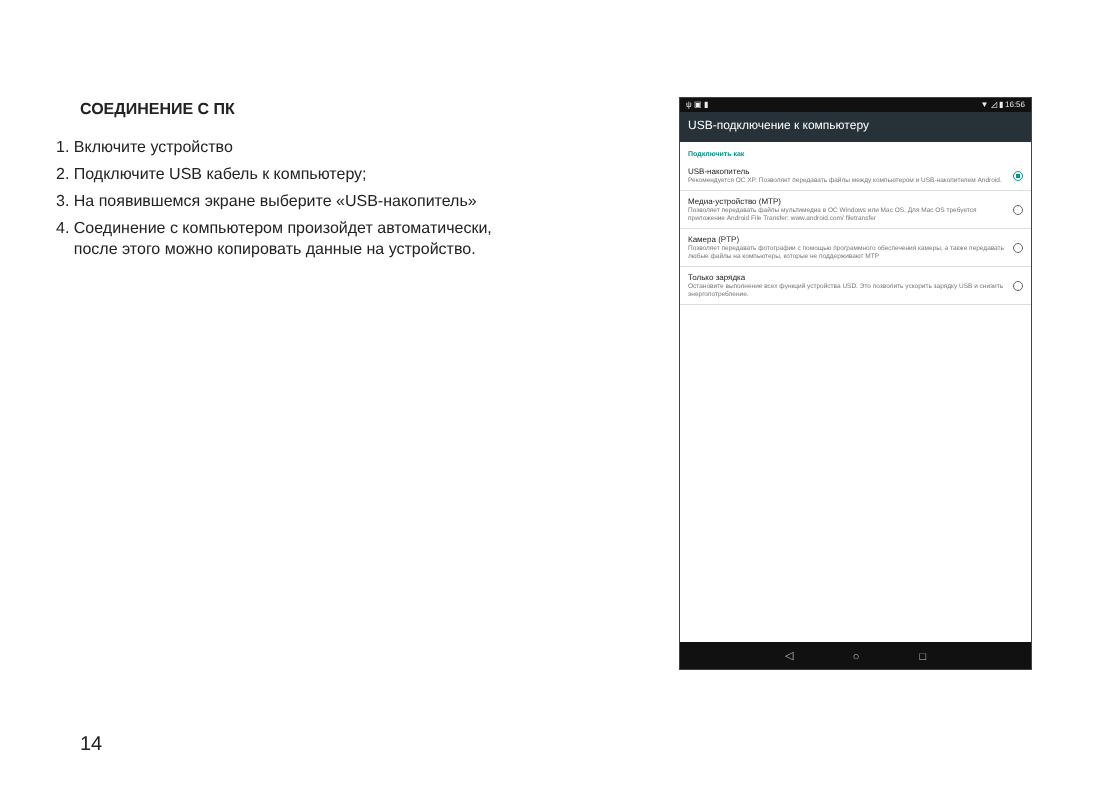СОЕДИНЕНИЕ С ПК
1. Включите устройство
2. Подключите USB кабель к компьютеру;
3. На появившемся экране выберите «USB-накопитель»
4. Соединение с компьютером произойдет автоматически,
после этого можно копировать данные на устройство.
ψ ▣ ▮ ▼ ◿ ▮ 16:56
USB-подключение к компьютеру
Подключить как
USB-накопитель
Рекомендуется ОС XP. Позволяет передавать файлы между компьютером и USB-накопителем Android.
Медиа-устройство (MTP)
Позволяет передавать файлы мультимедиа в ОС Windows или Mac OS. Для Mac OS требуется приложение Android File Transfer: www.android.com/ filetransfer
Камера (PTP)
Позволяет передавать фотографии с помощью программного обеспечения камеры, а также передавать любые файлы на компьютеры, которые не поддерживают MTP
Только зарядка
Остановите выполнение всех функций устройства USD. Это позволить ускорить зарядку USB и снизить энергопотребление.
◁ ○ □
14